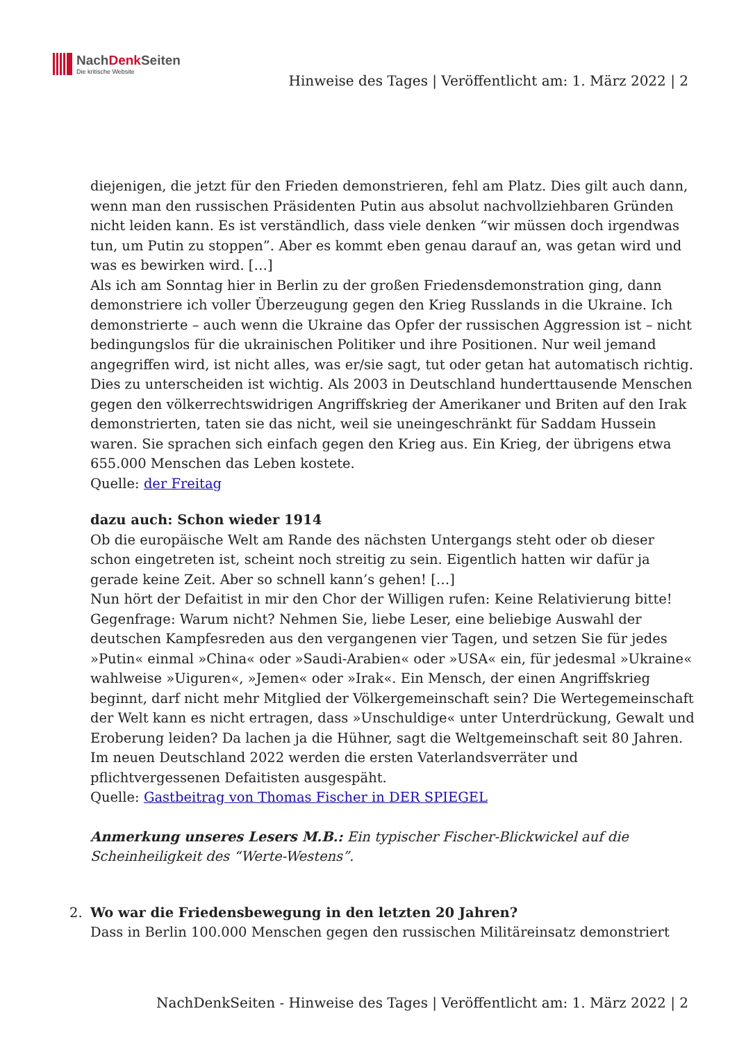NachDenk Seiten
Die kritische Website
Hinweise des Tages | Veröffentlicht am: 1. März 2022 | 2
diejenigen, die jetzt für den Frieden demonstrieren, fehl am Platz. Dies gilt auch dann, wenn man den russischen Präsidenten Putin aus absolut nachvollziehbaren Gründen nicht leiden kann. Es ist verständlich, dass viele denken “wir müssen doch irgendwas tun, um Putin zu stoppen”. Aber es kommt eben genau darauf an, was getan wird und was es bewirken wird. […]
Als ich am Sonntag hier in Berlin zu der großen Friedensdemonstration ging, dann demonstriere ich voller Überzeugung gegen den Krieg Russlands in die Ukraine. Ich demonstrierte – auch wenn die Ukraine das Opfer der russischen Aggression ist – nicht bedingungslos für die ukrainischen Politiker und ihre Positionen. Nur weil jemand angegriffen wird, ist nicht alles, was er/sie sagt, tut oder getan hat automatisch richtig. Dies zu unterscheiden ist wichtig. Als 2003 in Deutschland hunderttausende Menschen gegen den völkerrechtswidrigen Angriffskrieg der Amerikaner und Briten auf den Irak demonstrierten, taten sie das nicht, weil sie uneingeschränkt für Saddam Hussein waren. Sie sprachen sich einfach gegen den Krieg aus. Ein Krieg, der übrigens etwa 655.000 Menschen das Leben kostete.
Quelle: der Freitag
dazu auch: Schon wieder 1914
Ob die europäische Welt am Rande des nächsten Untergangs steht oder ob dieser schon eingetreten ist, scheint noch streitig zu sein. Eigentlich hatten wir dafür ja gerade keine Zeit. Aber so schnell kann’s gehen! […]
Nun hört der Defaitist in mir den Chor der Willigen rufen: Keine Relativierung bitte! Gegenfrage: Warum nicht? Nehmen Sie, liebe Leser, eine beliebige Auswahl der deutschen Kampfesreden aus den vergangenen vier Tagen, und setzen Sie für jedes »Putin« einmal »China« oder »Saudi-Arabien« oder »USA« ein, für jedesmal »Ukraine« wahlweise »Uiguren«, »Jemen« oder »Irak«. Ein Mensch, der einen Angriffskrieg beginnt, darf nicht mehr Mitglied der Völkergemeinschaft sein? Die Wertegemeinschaft der Welt kann es nicht ertragen, dass »Unschuldige« unter Unterdrückung, Gewalt und Eroberung leiden? Da lachen ja die Hühner, sagt die Weltgemeinschaft seit 80 Jahren. Im neuen Deutschland 2022 werden die ersten Vaterlandsverräter und pflichtvergessenen Defaitisten ausgespäht.
Quelle: Gastbeitrag von Thomas Fischer in DER SPIEGEL
Anmerkung unseres Lesers M.B.: Ein typischer Fischer-Blickwickel auf die Scheinheiligkeit des “Werte-Westens”.
2. Wo war die Friedensbewegung in den letzten 20 Jahren?
Dass in Berlin 100.000 Menschen gegen den russischen Militäreinsatz demonstriert
NachDenkSeiten - Hinweise des Tages | Veröffentlicht am: 1. März 2022 | 2